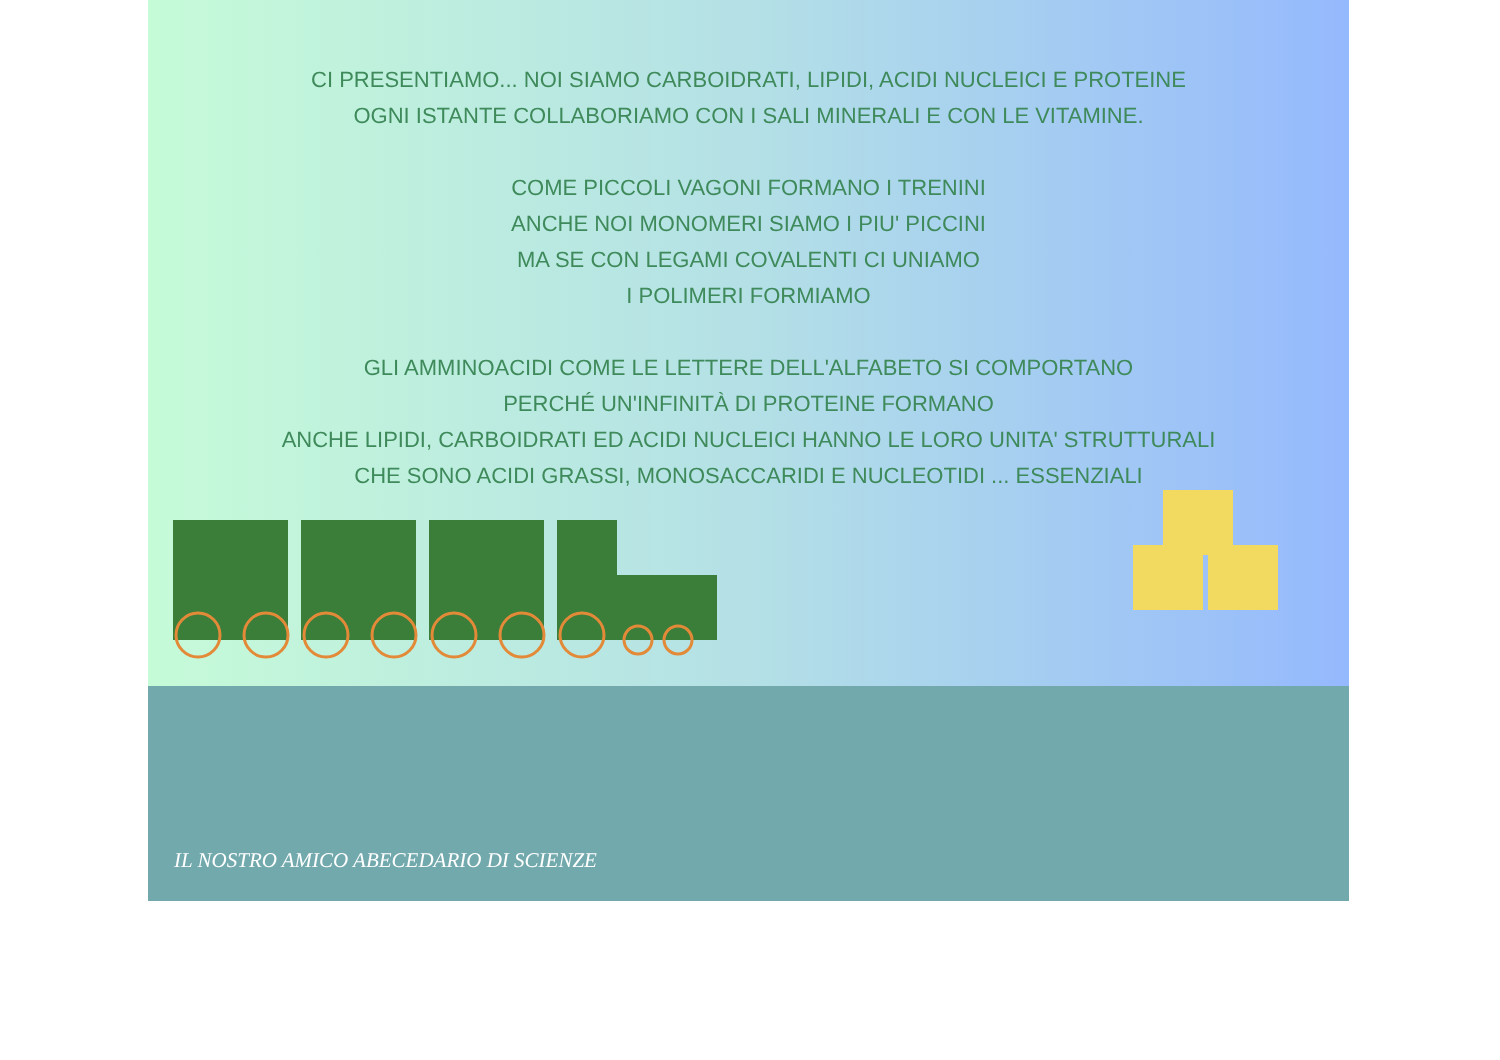CI PRESENTIAMO... NOI SIAMO CARBOIDRATI, LIPIDI, ACIDI NUCLEICI E PROTEINE
OGNI ISTANTE COLLABORIAMO CON I SALI MINERALI E CON LE VITAMINE.
COME PICCOLI VAGONI FORMANO I TRENINI
ANCHE NOI MONOMERI SIAMO I PIU' PICCINI
MA SE CON LEGAMI COVALENTI CI UNIAMO
I POLIMERI FORMIAMO
GLI AMMINOACIDI COME LE LETTERE DELL'ALFABETO SI COMPORTANO
PERCHÉ UN'INFINITÀ DI PROTEINE FORMANO
ANCHE LIPIDI, CARBOIDRATI ED ACIDI NUCLEICI HANNO LE LORO UNITA' STRUTTURALI
CHE SONO ACIDI GRASSI, MONOSACCARIDI E NUCLEOTIDI ... ESSENZIALI
IL NOSTRO AMICO ABECEDARIO DI SCIENZE